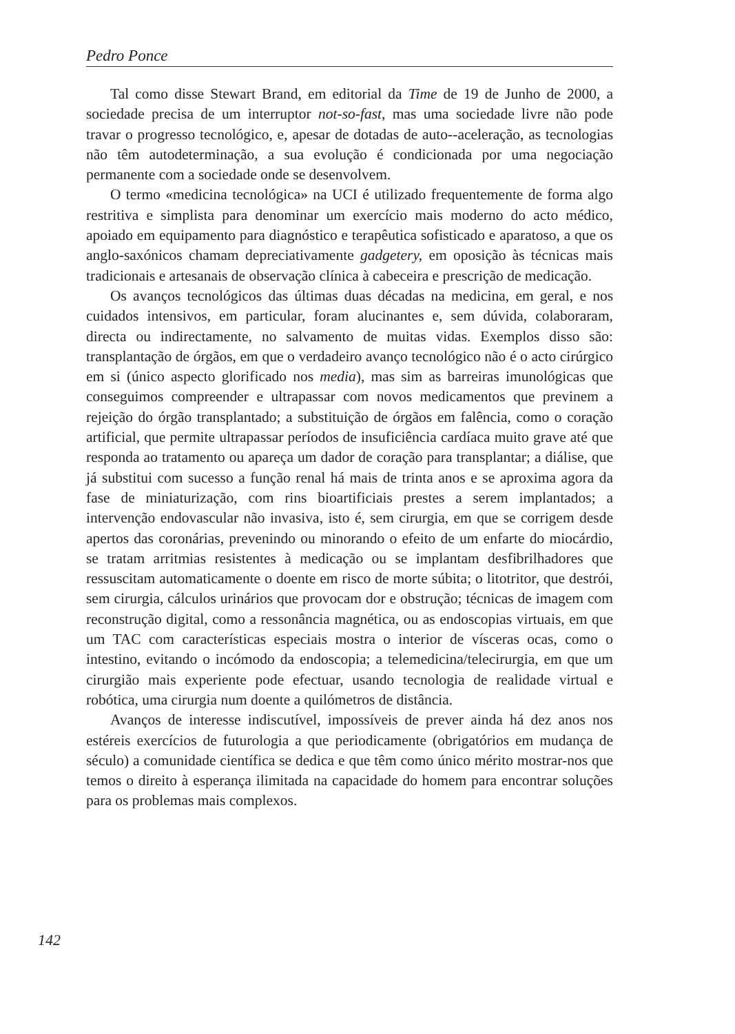Pedro Ponce
Tal como disse Stewart Brand, em editorial da Time de 19 de Junho de 2000, a sociedade precisa de um interruptor not-so-fast, mas uma sociedade livre não pode travar o progresso tecnológico, e, apesar de dotadas de auto--aceleração, as tecnologias não têm autodeterminação, a sua evolução é condicionada por uma negociação permanente com a sociedade onde se desenvolvem.
O termo «medicina tecnológica» na UCI é utilizado frequentemente de forma algo restritiva e simplista para denominar um exercício mais moderno do acto médico, apoiado em equipamento para diagnóstico e terapêutica sofisticado e aparatoso, a que os anglo-saxónicos chamam depreciativamente gadgetery, em oposição às técnicas mais tradicionais e artesanais de observação clínica à cabeceira e prescrição de medicação.
Os avanços tecnológicos das últimas duas décadas na medicina, em geral, e nos cuidados intensivos, em particular, foram alucinantes e, sem dúvida, colaboraram, directa ou indirectamente, no salvamento de muitas vidas. Exemplos disso são: transplantação de órgãos, em que o verdadeiro avanço tecnológico não é o acto cirúrgico em si (único aspecto glorificado nos media), mas sim as barreiras imunológicas que conseguimos compreender e ultrapassar com novos medicamentos que previnem a rejeição do órgão transplantado; a substituição de órgãos em falência, como o coração artificial, que permite ultrapassar períodos de insuficiência cardíaca muito grave até que responda ao tratamento ou apareça um dador de coração para transplantar; a diálise, que já substitui com sucesso a função renal há mais de trinta anos e se aproxima agora da fase de miniaturização, com rins bioartificiais prestes a serem implantados; a intervenção endovascular não invasiva, isto é, sem cirurgia, em que se corrigem desde apertos das coronárias, prevenindo ou minorando o efeito de um enfarte do miocárdio, se tratam arritmias resistentes à medicação ou se implantam desfibrilhadores que ressuscitam automaticamente o doente em risco de morte súbita; o litotritor, que destrói, sem cirurgia, cálculos urinários que provocam dor e obstrução; técnicas de imagem com reconstrução digital, como a ressonância magnética, ou as endoscopias virtuais, em que um TAC com características especiais mostra o interior de vísceras ocas, como o intestino, evitando o incómodo da endoscopia; a telemedicina/telecirurgia, em que um cirurgião mais experiente pode efectuar, usando tecnologia de realidade virtual e robótica, uma cirurgia num doente a quilómetros de distância.
Avanços de interesse indiscutível, impossíveis de prever ainda há dez anos nos estéreis exercícios de futurologia a que periodicamente (obrigatórios em mudança de século) a comunidade científica se dedica e que têm como único mérito mostrar-nos que temos o direito à esperança ilimitada na capacidade do homem para encontrar soluções para os problemas mais complexos.
142